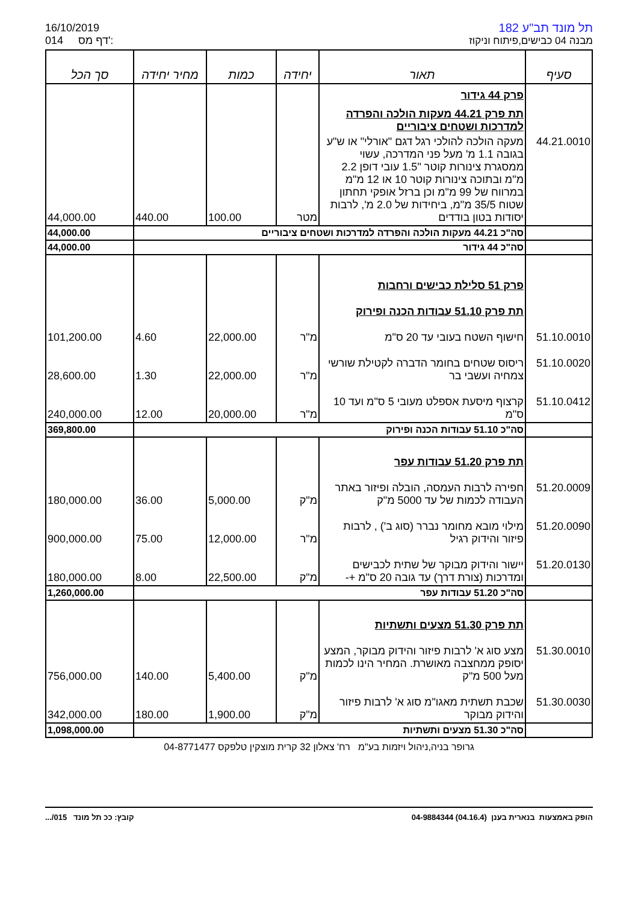16/10/2019
014 דף מס':
תל מונד תב"ע 182
מבנה 04 כבישים,פיתוח וניקוז
| סעיף | תאור | יחידה | כמות | מחיר יחידה | סך הכל |
| --- | --- | --- | --- | --- | --- |
| | פרק 44 גידור | | | | |
| | תת פרק 44.21 מעקות הולכה והפרדה למדרכות ושטחים ציבוריים | | | | |
| 44.21.0010 | מעקה הולכה להולכי רגל דגם "אורלי" או ש"ע בגובה 1.1 מ' מעל פני המדרכה, עשוי ממסגרת צינורות קוטר "1.5 עובי דופן 2.2 מ"מ ובתוכה צינורות קוטר 10 או 12 מ"מ במרווח של 99 מ"מ וכן ברזל אופקי תחתון שטוח 35/5 מ"מ, ביחידות של 2.0 מ', לרבות יסודות בטון בודדים | מטר | 100.00 | 440.00 | 44,000.00 |
| | סה"כ 44.21 מעקות הולכה והפרדה למדרכות ושטחים ציבוריים | | | | 44,000.00 |
| | סה"כ 44 גידור | | | | 44,000.00 |
| | פרק 51 סלילת כבישים ורחבות | | | | |
| | תת פרק 51.10 עבודות הכנה ופירוק | | | | |
| 51.10.0010 | חישוף השטח בעובי עד 20 ס"מ | מ"ר | 22,000.00 | 4.60 | 101,200.00 |
| 51.10.0020 | ריסוס שטחים בחומר הדברה לקטילת שורשי צמחיה ועשבי בר | מ"ר | 22,000.00 | 1.30 | 28,600.00 |
| 51.10.0412 | קרצוף מיסעת אספלט מעובי 5 ס"מ ועד 10 ס"מ | מ"ר | 20,000.00 | 12.00 | 240,000.00 |
| | סה"כ 51.10 עבודות הכנה ופירוק | | | | 369,800.00 |
| | תת פרק 51.20 עבודות עפר | | | | |
| 51.20.0009 | חפירה לרבות העמסה, הובלה ופיזור באתר העבודה לכמות של עד 5000 מ"ק | מ"ק | 5,000.00 | 36.00 | 180,000.00 |
| 51.20.0090 | מילוי מובא מחומר נברר (סוג ב') , לרבות פיזור והידוק רגיל | מ"ר | 12,000.00 | 75.00 | 900,000.00 |
| 51.20.0130 | יישור והידוק מבוקר של שתית לכבישים ומדרכות (צורת דרך) עד גובה 20 ס"מ +- | מ"ק | 22,500.00 | 8.00 | 180,000.00 |
| | סה"כ 51.20 עבודות עפר | | | | 1,260,000.00 |
| | תת פרק 51.30 מצעים ותשתיות | | | | |
| 51.30.0010 | מצע סוג א' לרבות פיזור והידוק מבוקר, המצע יסופק ממחצבה מאושרת. המחיר הינו לכמות מעל 500 מ"ק | מ"ק | 5,400.00 | 140.00 | 756,000.00 |
| 51.30.0030 | שכבת תשתית מאגו"מ סוג א' לרבות פיזור והידוק מבוקר | מ"ק | 1,900.00 | 180.00 | 342,000.00 |
| | סה"כ 51.30 מצעים ותשתיות | | | | 1,098,000.00 |
גרופר בניה,ניהול ויזמות בע"מ רח' צאלון 32 קרית מוצקין טלפקס 04-8771477
קובץ: ככ תל מונד 015/... הופק באמצעות בנארית בענן (04.16.4) 04-9884344